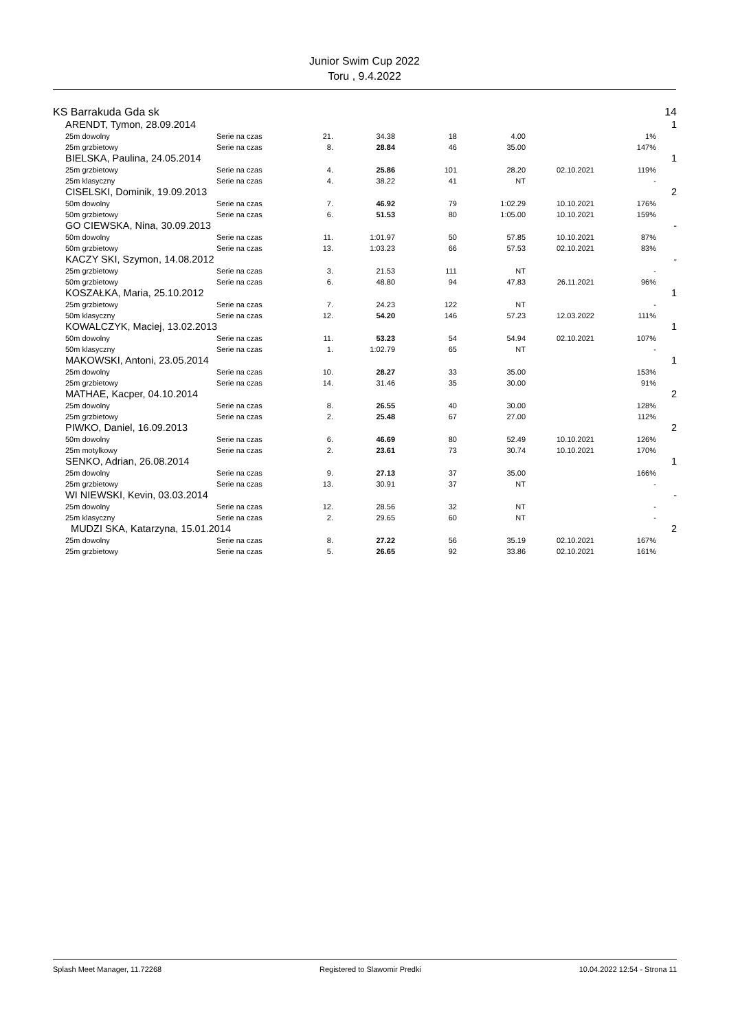Junior Swim Cup 2022
Toru , 9.4.2022
| KS Barrakuda Gda sk | | | | | | | | | 14 |
| | ARENDT, Tymon, 28.09.2014 | | | | | | | | 1 |
| | 25m dowolny | Serie na czas | 21. | 34.38 | 18 | 4.00 | | 1% | |
| | 25m grzbietowy | Serie na czas | 8. | 28.84 | 46 | 35.00 | | 147% | |
| | BIELSKA, Paulina, 24.05.2014 | | | | | | | | 1 |
| | 25m grzbietowy | Serie na czas | 4. | 25.86 | 101 | 28.20 | 02.10.2021 | 119% | |
| | 25m klasyczny | Serie na czas | 4. | 38.22 | 41 | NT | | - | |
| | CISELSKI, Dominik, 19.09.2013 | | | | | | | | 2 |
| | 50m dowolny | Serie na czas | 7. | 46.92 | 79 | 1:02.29 | 10.10.2021 | 176% | |
| | 50m grzbietowy | Serie na czas | 6. | 51.53 | 80 | 1:05.00 | 10.10.2021 | 159% | |
| | GO CIEWSKA, Nina, 30.09.2013 | | | | | | | | - |
| | 50m dowolny | Serie na czas | 11. | 1:01.97 | 50 | 57.85 | 10.10.2021 | 87% | |
| | 50m grzbietowy | Serie na czas | 13. | 1:03.23 | 66 | 57.53 | 02.10.2021 | 83% | |
| | KACZY SKI, Szymon, 14.08.2012 | | | | | | | | - |
| | 25m grzbietowy | Serie na czas | 3. | 21.53 | 111 | NT | | - | |
| | 50m grzbietowy | Serie na czas | 6. | 48.80 | 94 | 47.83 | 26.11.2021 | 96% | |
| | KOSZAŁKA, Maria, 25.10.2012 | | | | | | | | 1 |
| | 25m grzbietowy | Serie na czas | 7. | 24.23 | 122 | NT | | - | |
| | 50m klasyczny | Serie na czas | 12. | 54.20 | 146 | 57.23 | 12.03.2022 | 111% | |
| | KOWALCZYK, Maciej, 13.02.2013 | | | | | | | | 1 |
| | 50m dowolny | Serie na czas | 11. | 53.23 | 54 | 54.94 | 02.10.2021 | 107% | |
| | 50m klasyczny | Serie na czas | 1. | 1:02.79 | 65 | NT | | - | |
| | MAKOWSKI, Antoni, 23.05.2014 | | | | | | | | 1 |
| | 25m dowolny | Serie na czas | 10. | 28.27 | 33 | 35.00 | | 153% | |
| | 25m grzbietowy | Serie na czas | 14. | 31.46 | 35 | 30.00 | | 91% | |
| | MATHAE, Kacper, 04.10.2014 | | | | | | | | 2 |
| | 25m dowolny | Serie na czas | 8. | 26.55 | 40 | 30.00 | | 128% | |
| | 25m grzbietowy | Serie na czas | 2. | 25.48 | 67 | 27.00 | | 112% | |
| | PIWKO, Daniel, 16.09.2013 | | | | | | | | 2 |
| | 50m dowolny | Serie na czas | 6. | 46.69 | 80 | 52.49 | 10.10.2021 | 126% | |
| | 25m motylkowy | Serie na czas | 2. | 23.61 | 73 | 30.74 | 10.10.2021 | 170% | |
| | SENKO, Adrian, 26.08.2014 | | | | | | | | 1 |
| | 25m dowolny | Serie na czas | 9. | 27.13 | 37 | 35.00 | | 166% | |
| | 25m grzbietowy | Serie na czas | 13. | 30.91 | 37 | NT | | - | |
| | WI NIEWSKI, Kevin, 03.03.2014 | | | | | | | | - |
| | 25m dowolny | Serie na czas | 12. | 28.56 | 32 | NT | | - | |
| | 25m klasyczny | Serie na czas | 2. | 29.65 | 60 | NT | | - | |
| | MUDZI SKA, Katarzyna, 15.01.2014 | | | | | | | | 2 |
| | 25m dowolny | Serie na czas | 8. | 27.22 | 56 | 35.19 | 02.10.2021 | 167% | |
| | 25m grzbietowy | Serie na czas | 5. | 26.65 | 92 | 33.86 | 02.10.2021 | 161% | |
Splash Meet Manager, 11.72268 Registered to Slawomir Predki 10.04.2022 12:54 - Strona 11